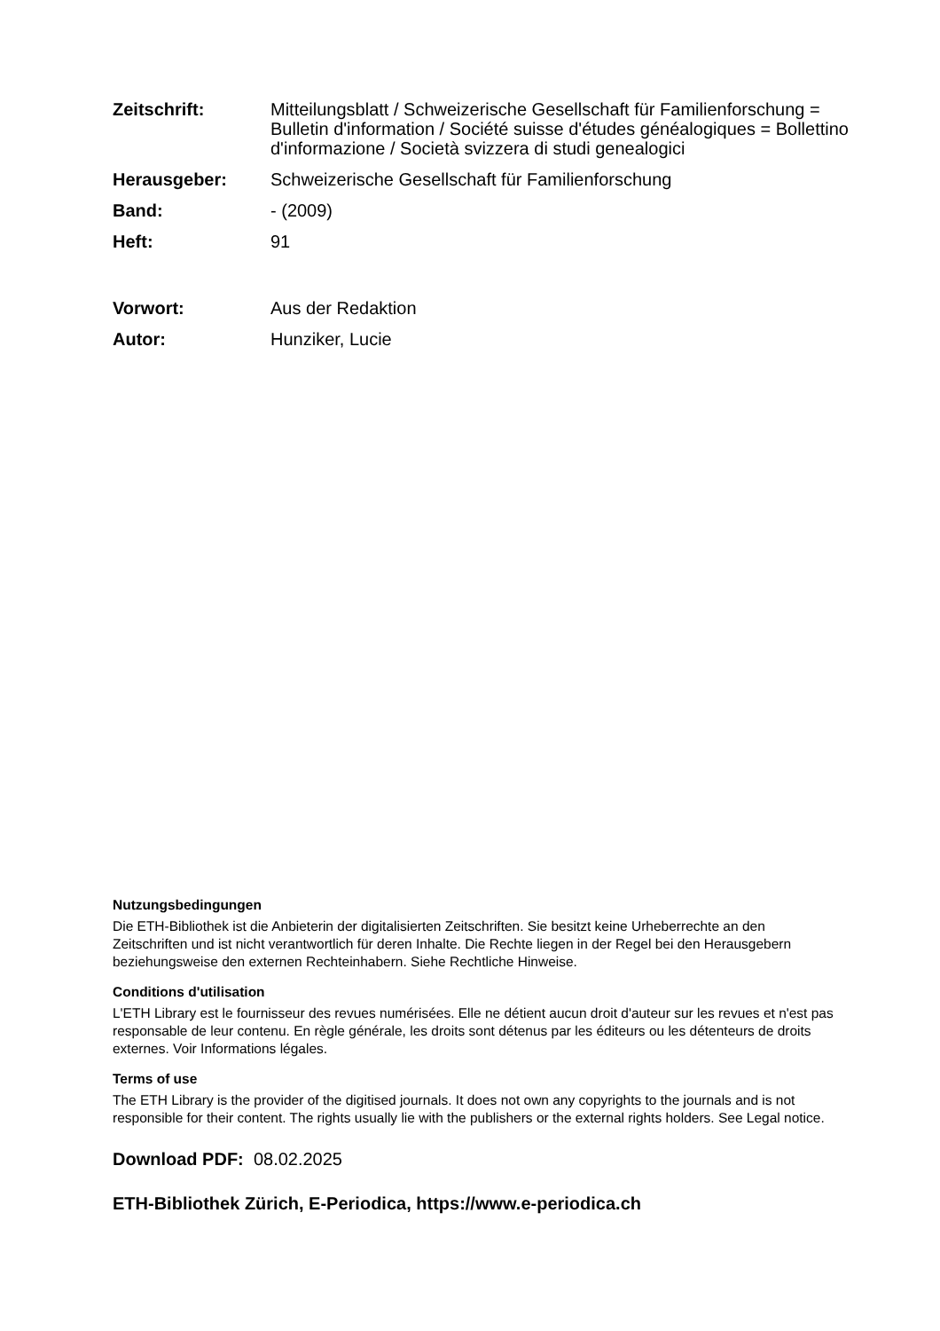Zeitschrift: Mitteilungsblatt / Schweizerische Gesellschaft für Familienforschung = Bulletin d'information / Société suisse d'études généalogiques = Bollettino d'informazione / Società svizzera di studi genealogici
Herausgeber: Schweizerische Gesellschaft für Familienforschung
Band: - (2009)
Heft: 91
Vorwort: Aus der Redaktion
Autor: Hunziker, Lucie
Nutzungsbedingungen
Die ETH-Bibliothek ist die Anbieterin der digitalisierten Zeitschriften. Sie besitzt keine Urheberrechte an den Zeitschriften und ist nicht verantwortlich für deren Inhalte. Die Rechte liegen in der Regel bei den Herausgebern beziehungsweise den externen Rechteinhabern. Siehe Rechtliche Hinweise.
Conditions d'utilisation
L'ETH Library est le fournisseur des revues numérisées. Elle ne détient aucun droit d'auteur sur les revues et n'est pas responsable de leur contenu. En règle générale, les droits sont détenus par les éditeurs ou les détenteurs de droits externes. Voir Informations légales.
Terms of use
The ETH Library is the provider of the digitised journals. It does not own any copyrights to the journals and is not responsible for their content. The rights usually lie with the publishers or the external rights holders. See Legal notice.
Download PDF: 08.02.2025
ETH-Bibliothek Zürich, E-Periodica, https://www.e-periodica.ch